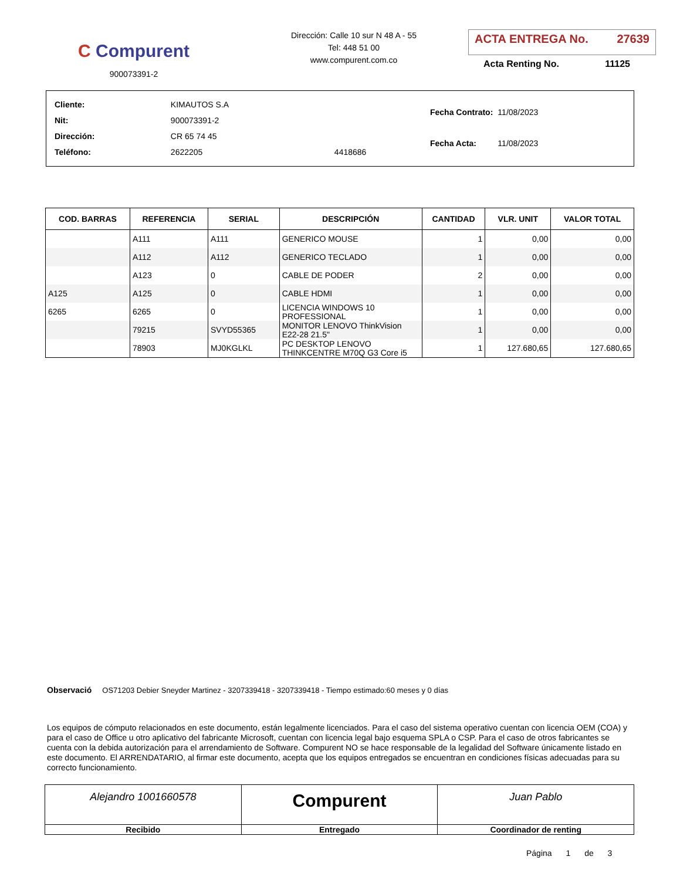C Compurent
900073391-2
Dirección: Calle 10 sur N 48 A - 55
Tel: 448 51 00
www.compurent.com.co
ACTA ENTREGA No. 27639
Acta Renting No. 11125
| Cliente: | KIMAUTOS S.A | |
| Nit: | 900073391-2 | |
| Dirección: | CR 65 74 45 | |
| Teléfono: | 2622205 | 4418686 |
| Fecha Contrato: | 11/08/2023 |
| Fecha Acta: | 11/08/2023 |
| COD. BARRAS | REFERENCIA | SERIAL | DESCRIPCIÓN | CANTIDAD | VLR. UNIT | VALOR TOTAL |
| --- | --- | --- | --- | --- | --- | --- |
| | A111 | A111 | GENERICO MOUSE | 1 | 0,00 | 0,00 |
| | A112 | A112 | GENERICO TECLADO | 1 | 0,00 | 0,00 |
| | A123 | 0 | CABLE DE PODER | 2 | 0,00 | 0,00 |
| A125 | A125 | 0 | CABLE HDMI | 1 | 0,00 | 0,00 |
| 6265 | 6265 | 0 | LICENCIA WINDOWS 10 PROFESSIONAL | 1 | 0,00 | 0,00 |
| | 79215 | SVYD55365 | MONITOR LENOVO ThinkVision E22-28 21.5" | 1 | 0,00 | 0,00 |
| | 78903 | MJ0KGLKL | PC DESKTOP LENOVO THINKCENTRE M70Q G3 Core i5 | 1 | 127.680,65 | 127.680,65 |
Observació OS71203 Debier Sneyder Martinez - 3207339418 - 3207339418 - Tiempo estimado:60 meses y 0 días
Los equipos de cómputo relacionados en este documento, están legalmente licenciados. Para el caso del sistema operativo cuentan con licencia OEM (COA) y para el caso de Office u otro aplicativo del fabricante Microsoft, cuentan con licencia legal bajo esquema SPLA o CSP. Para el caso de otros fabricantes se cuenta con la debida autorización para el arrendamiento de Software. Compurent NO se hace responsable de la legalidad del Software únicamente listado en este documento. El ARRENDATARIO, al firmar este documento, acepta que los equipos entregados se encuentran en condiciones físicas adecuadas para su correcto funcionamiento.
Alejandro 1001660578
Recibido
Compurent
Entregado
Juan Pablo
Coordinador de renting
Página 1 de 3